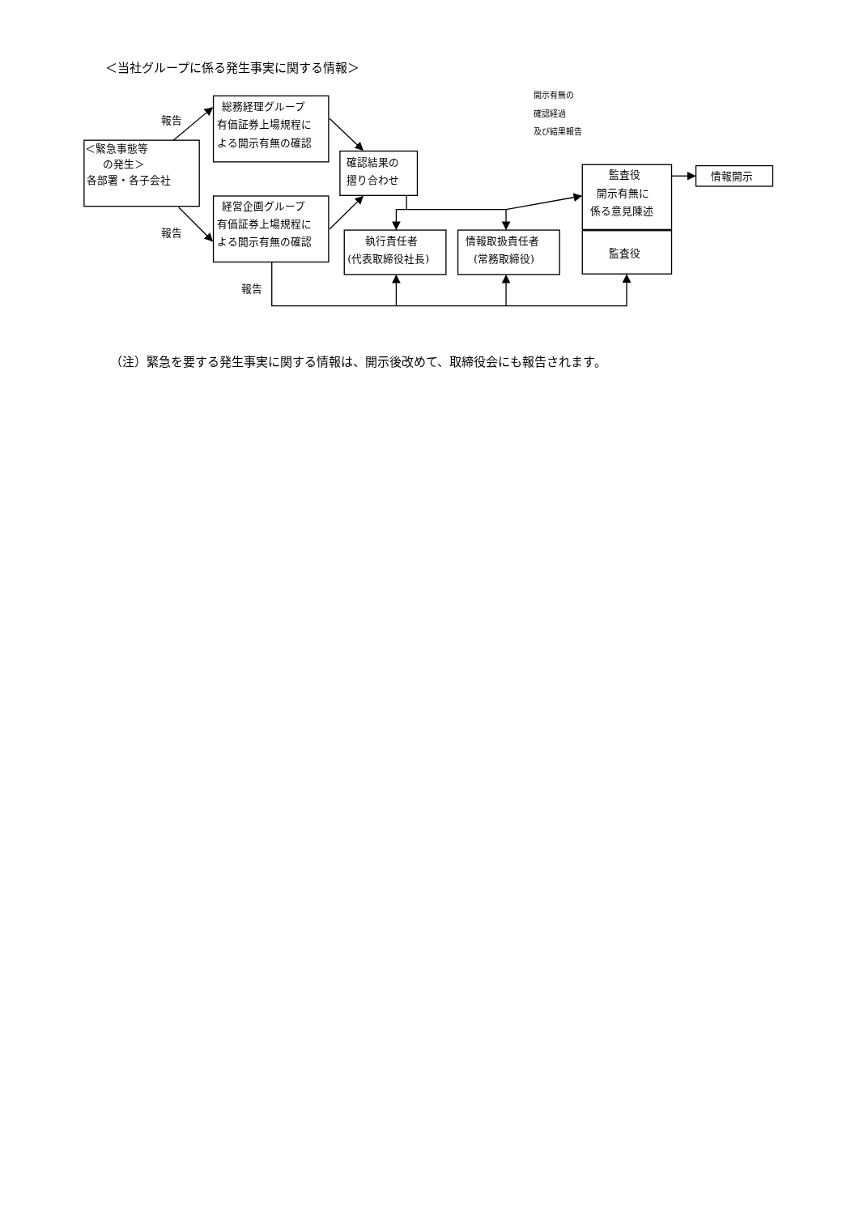＜当社グループに係る発生事実に関する情報＞
報告
報告
報告
＜緊急事態等
の発生＞
各部署・各子会社
総務経理グループ
有価証券上場規程に
よる開示有無の確認
経営企画グループ
有価証券上場規程に
よる開示有無の確認
確認結果の
摺り合わせ
執行責任者
(代表取締役社長)
情報取扱責任者
(常務取締役)
監査役
開示有無に
係る意見陳述
監査役
情報開示
開示有無の
確認経過
及び結果報告
（注）緊急を要する発生事実に関する情報は、開示後改めて、取締役会にも報告されます。